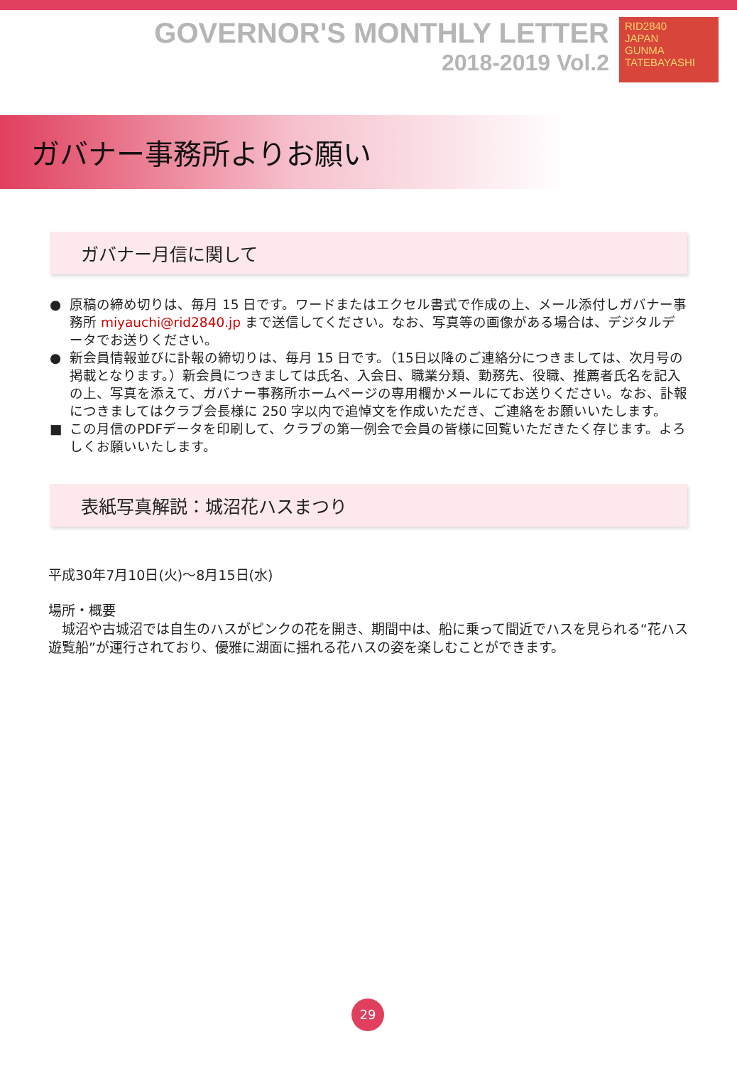GOVERNOR'S MONTHLY LETTER
2018-2019 Vol.2
RID2840
JAPAN
GUNMA TATEBAYASHI
ガバナー事務所よりお願い
ガバナー月信に関して
● 原稿の締め切りは、毎月 15 日です。ワードまたはエクセル書式で作成の上、メール添付しガバナー事務所 miyauchi@rid2840.jp まで送信してください。なお、写真等の画像がある場合は、デジタルデータでお送りください。
● 新会員情報並びに訃報の締切りは、毎月 15 日です。（15日以降のご連絡分につきましては、次月号の掲載となります。）新会員につきましては氏名、入会日、職業分類、勤務先、役職、推薦者氏名を記入の上、写真を添えて、ガバナー事務所ホームページの専用欄かメールにてお送りください。なお、訃報につきましてはクラブ会長様に 250 字以内で追悼文を作成いただき、ご連絡をお願いいたします。
■ この月信のPDFデータを印刷して、クラブの第一例会で会員の皆様に回覧いただきたく存じます。よろしくお願いいたします。
表紙写真解説：城沼花ハスまつり
平成30年7月10日(火)～8月15日(水)
場所・概要
　城沼や古城沼では自生のハスがピンクの花を開き、期間中は、船に乗って間近でハスを見られる“花ハス遊覧船”が運行されており、優雅に湖面に揺れる花ハスの姿を楽しむことができます。
29